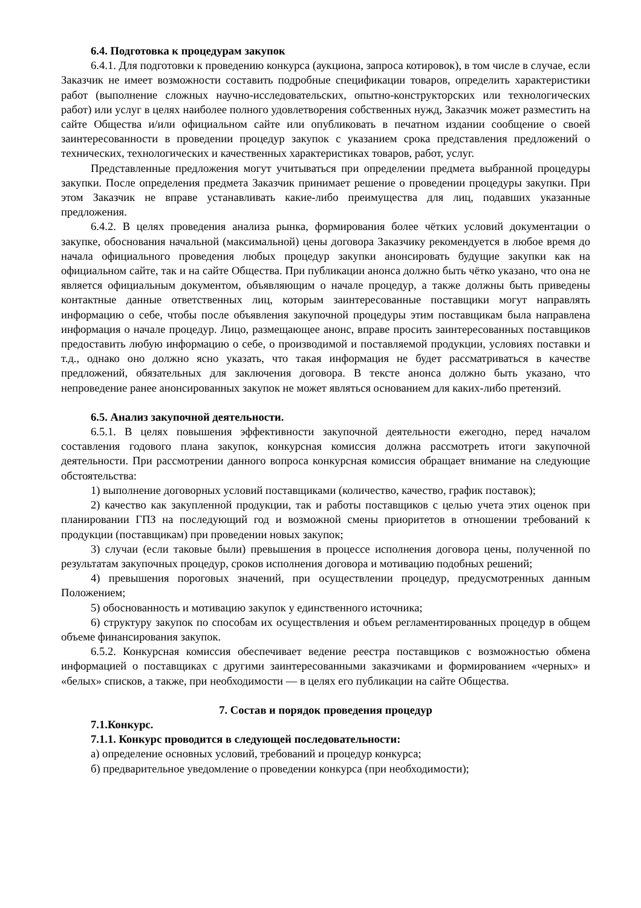6.4. Подготовка к процедурам закупок
6.4.1. Для подготовки к проведению конкурса (аукциона, запроса котировок), в том числе в случае, если Заказчик не имеет возможности составить подробные спецификации товаров, определить характеристики работ (выполнение сложных научно-исследовательских, опытно-конструкторских или технологических работ) или услуг в целях наиболее полного удовлетворения собственных нужд, Заказчик может разместить на сайте Общества и/или официальном сайте или опубликовать в печатном издании сообщение о своей заинтересованности в проведении процедур закупок с указанием срока представления предложений о технических, технологических и качественных характеристиках товаров, работ, услуг.
Представленные предложения могут учитываться при определении предмета выбранной процедуры закупки. После определения предмета Заказчик принимает решение о проведении процедуры закупки. При этом Заказчик не вправе устанавливать какие-либо преимущества для лиц, подавших указанные предложения.
6.4.2. В целях проведения анализа рынка, формирования более чётких условий документации о закупке, обоснования начальной (максимальной) цены договора Заказчику рекомендуется в любое время до начала официального проведения любых процедур закупки анонсировать будущие закупки как на официальном сайте, так и на сайте Общества. При публикации анонса должно быть чётко указано, что она не является официальным документом, объявляющим о начале процедур, а также должны быть приведены контактные данные ответственных лиц, которым заинтересованные поставщики могут направлять информацию о себе, чтобы после объявления закупочной процедуры этим поставщикам была направлена информация о начале процедур. Лицо, размещающее анонс, вправе просить заинтересованных поставщиков предоставить любую информацию о себе, о производимой и поставляемой продукции, условиях поставки и т.д., однако оно должно ясно указать, что такая информация не будет рассматриваться в качестве предложений, обязательных для заключения договора. В тексте анонса должно быть указано, что непроведение ранее анонсированных закупок не может являться основанием для каких-либо претензий.
6.5. Анализ закупочной деятельности.
6.5.1. В целях повышения эффективности закупочной деятельности ежегодно, перед началом составления годового плана закупок, конкурсная комиссия должна рассмотреть итоги закупочной деятельности. При рассмотрении данного вопроса конкурсная комиссия обращает внимание на следующие обстоятельства:
1) выполнение договорных условий поставщиками (количество, качество, график поставок);
2) качество как закупленной продукции, так и работы поставщиков с целью учета этих оценок при планировании ГПЗ на последующий год и возможной смены приоритетов в отношении требований к продукции (поставщикам) при проведении новых закупок;
3) случаи (если таковые были) превышения в процессе исполнения договора цены, полученной по результатам закупочных процедур, сроков исполнения договора и мотивацию подобных решений;
4) превышения пороговых значений, при осуществлении процедур, предусмотренных данным Положением;
5) обоснованность и мотивацию закупок у единственного источника;
6) структуру закупок по способам их осуществления и объем регламентированных процедур в общем объеме финансирования закупок.
6.5.2. Конкурсная комиссия обеспечивает ведение реестра поставщиков с возможностью обмена информацией о поставщиках с другими заинтересованными заказчиками и формированием «черных» и «белых» списков, а также, при необходимости — в целях его публикации на сайте Общества.
7. Состав и порядок проведения процедур
7.1.Конкурс.
7.1.1. Конкурс проводится в следующей последовательности:
а) определение основных условий, требований и процедур конкурса;
б) предварительное уведомление о проведении конкурса (при необходимости);